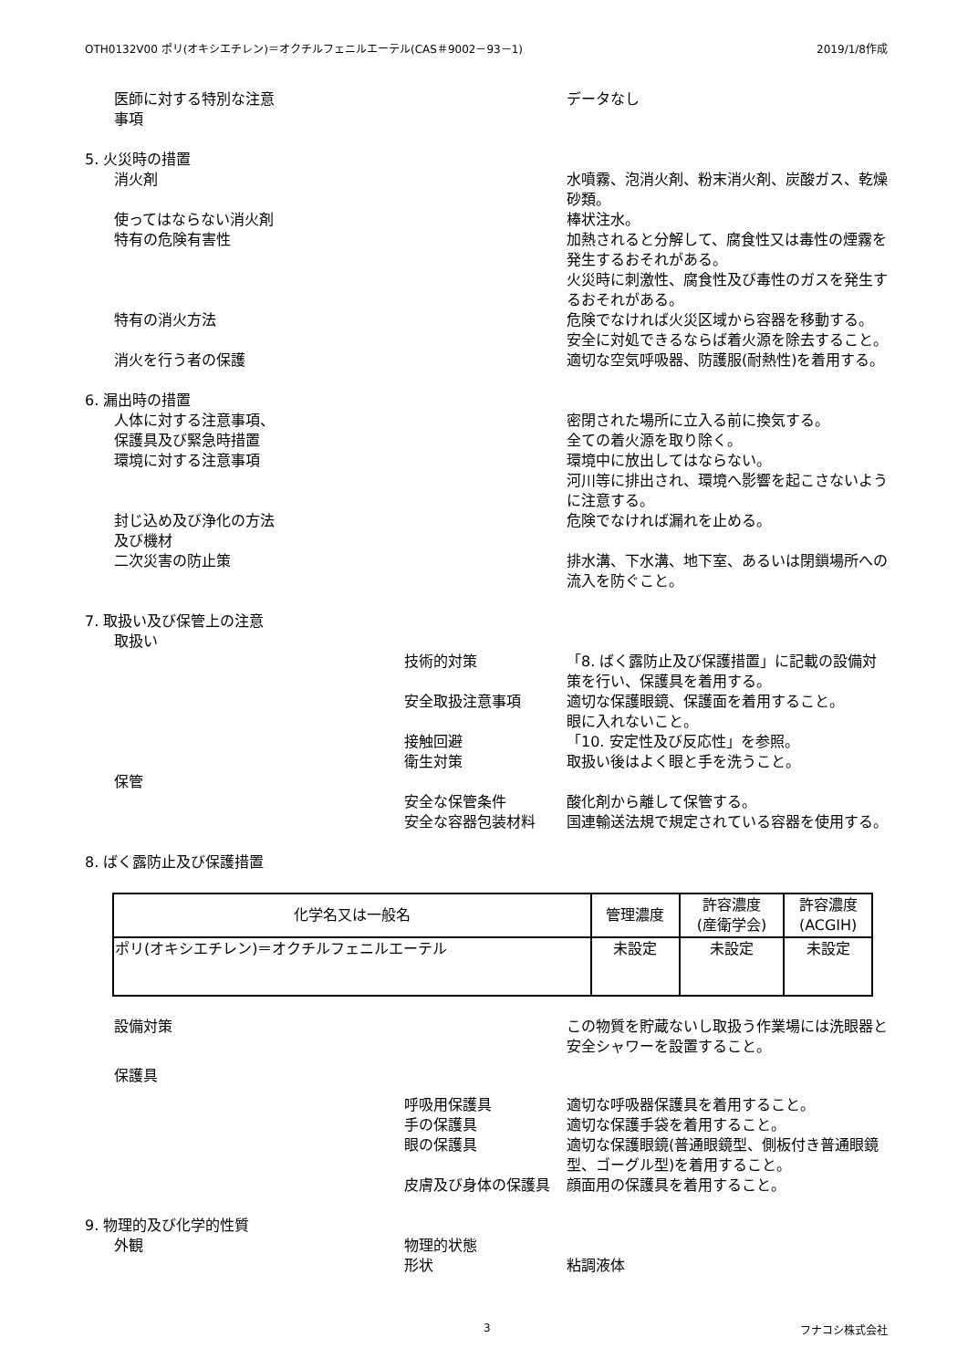OTH0132V00 ポリ(オキシエチレン)＝オクチルフェニルエーテル(CAS＃9002－93－1) 2019/1/8作成
医師に対する特別な注意
事項 データなし
5. 火災時の措置
消火剤 水噴霧、泡消火剤、粉末消火剤、炭酸ガス、乾燥砂類。
使ってはならない消火剤 棒状注水。
特有の危険有害性 加熱されると分解して、腐食性又は毒性の煙霧を発生するおそれがある。
火災時に刺激性、腐食性及び毒性のガスを発生するおそれがある。
特有の消火方法 危険でなければ火災区域から容器を移動する。
安全に対処できるならば着火源を除去すること。
消火を行う者の保護 適切な空気呼吸器、防護服(耐熱性)を着用する。
6. 漏出時の措置
人体に対する注意事項、
保護具及び緊急時措置 密閉された場所に立入る前に換気する。
全ての着火源を取り除く。
環境に対する注意事項 環境中に放出してはならない。
河川等に排出され、環境へ影響を起こさないように注意する。
封じ込め及び浄化の方法
及び機材 危険でなければ漏れを止める。
二次災害の防止策 排水溝、下水溝、地下室、あるいは閉鎖場所への流入を防ぐこと。
7. 取扱い及び保管上の注意
取扱い
技術的対策 「8. ばく露防止及び保護措置」に記載の設備対策を行い、保護具を着用する。
安全取扱注意事項 適切な保護眼鏡、保護面を着用すること。
眼に入れないこと。
接触回避 「10. 安定性及び反応性」を参照。
衛生対策 取扱い後はよく眼と手を洗うこと。
保管
安全な保管条件 酸化剤から離して保管する。
安全な容器包装材料 国連輸送法規で規定されている容器を使用する。
8. ばく露防止及び保護措置
| 化学名又は一般名 | 管理濃度 | 許容濃度 (産衛学会) | 許容濃度 (ACGIH) |
| --- | --- | --- | --- |
| ポリ(オキシエチレン)＝オクチルフェニルエーテル | 未設定 | 未設定 | 未設定 |
設備対策 この物質を貯蔵ないし取扱う作業場には洗眼器と安全シャワーを設置すること。
保護具
呼吸用保護具 適切な呼吸器保護具を着用すること。
手の保護具 適切な保護手袋を着用すること。
眼の保護具 適切な保護眼鏡(普通眼鏡型、側板付き普通眼鏡型、ゴーグル型)を着用すること。
皮膚及び身体の保護具 顔面用の保護具を着用すること。
9. 物理的及び化学的性質
外観 物理的状態
形状 粘調液体
3 フナコシ株式会社